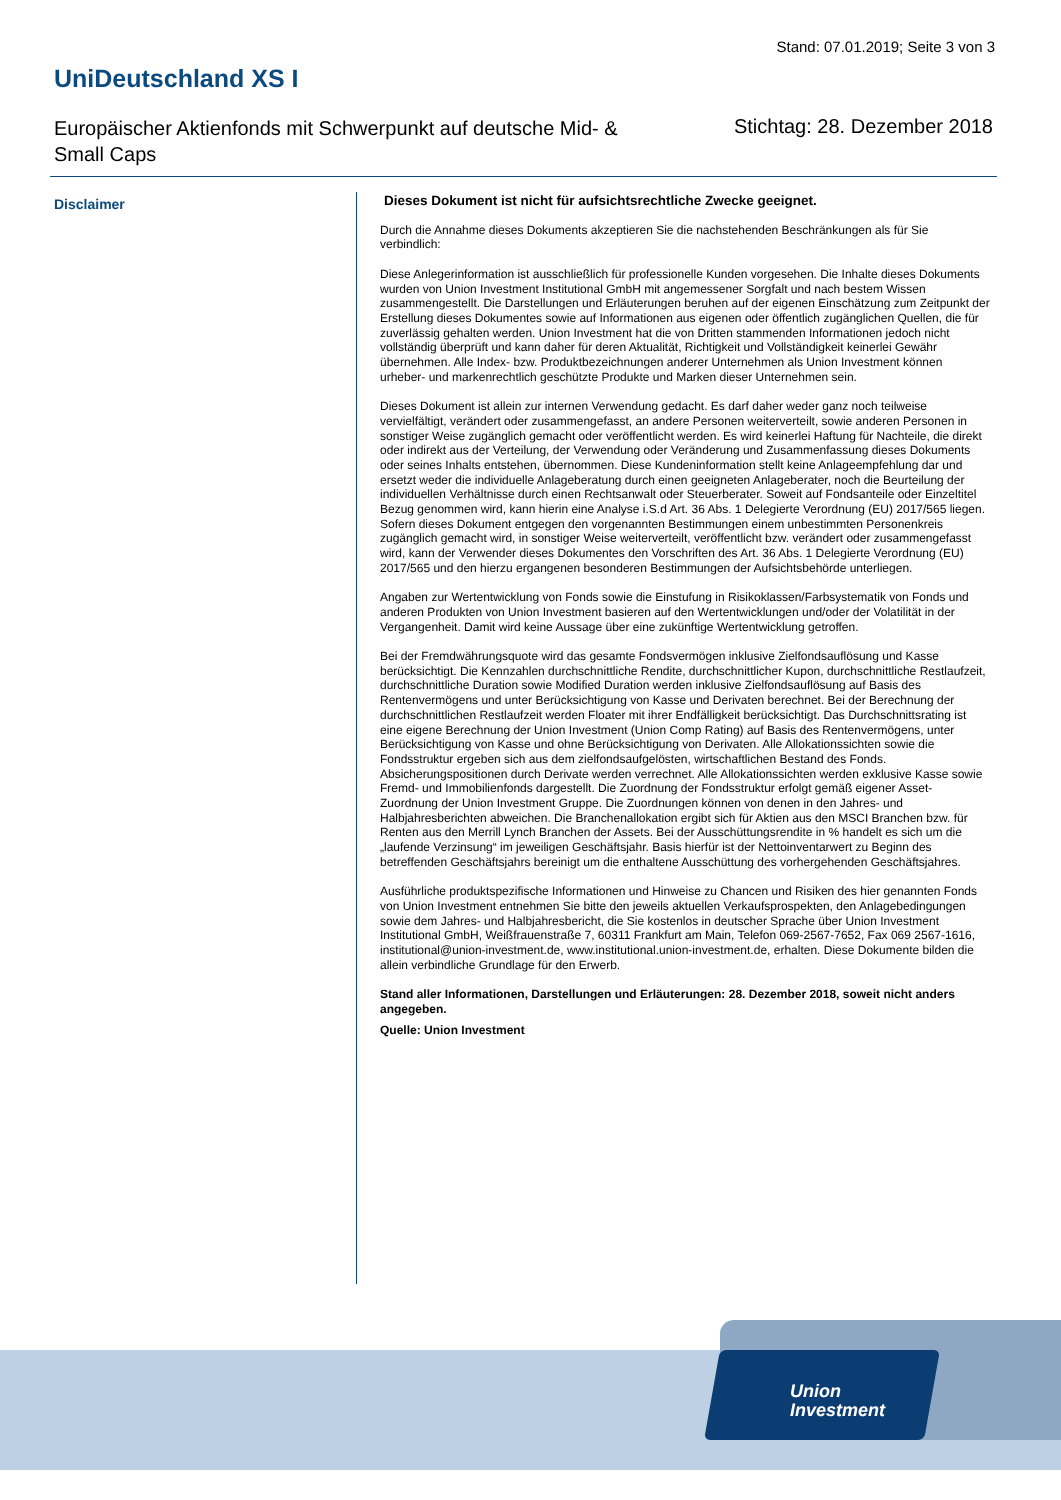Stand: 07.01.2019; Seite 3 von 3
UniDeutschland XS I
Europäischer Aktienfonds mit Schwerpunkt auf deutsche Mid- & Small Caps
Stichtag: 28. Dezember 2018
Disclaimer
Dieses Dokument ist nicht für aufsichtsrechtliche Zwecke geeignet.
Durch die Annahme dieses Dokuments akzeptieren Sie die nachstehenden Beschränkungen als für Sie verbindlich:
Diese Anlegerinformation ist ausschließlich für professionelle Kunden vorgesehen. Die Inhalte dieses Dokuments wurden von Union Investment Institutional GmbH mit angemessener Sorgfalt und nach bestem Wissen zusammengestellt. Die Darstellungen und Erläuterungen beruhen auf der eigenen Einschätzung zum Zeitpunkt der Erstellung dieses Dokumentes sowie auf Informationen aus eigenen oder öffentlich zugänglichen Quellen, die für zuverlässig gehalten werden. Union Investment hat die von Dritten stammenden Informationen jedoch nicht vollständig überprüft und kann daher für deren Aktualität, Richtigkeit und Vollständigkeit keinerlei Gewähr übernehmen. Alle Index- bzw. Produktbezeichnungen anderer Unternehmen als Union Investment können urheber- und markenrechtlich geschützte Produkte und Marken dieser Unternehmen sein.
Dieses Dokument ist allein zur internen Verwendung gedacht. Es darf daher weder ganz noch teilweise vervielfältigt, verändert oder zusammengefasst, an andere Personen weiterverteilt, sowie anderen Personen in sonstiger Weise zugänglich gemacht oder veröffentlicht werden. Es wird keinerlei Haftung für Nachteile, die direkt oder indirekt aus der Verteilung, der Verwendung oder Veränderung und Zusammenfassung dieses Dokuments oder seines Inhalts entstehen, übernommen. Diese Kundeninformation stellt keine Anlageempfehlung dar und ersetzt weder die individuelle Anlageberatung durch einen geeigneten Anlageberater, noch die Beurteilung der individuellen Verhältnisse durch einen Rechtsanwalt oder Steuerberater. Soweit auf Fondsanteile oder Einzeltitel Bezug genommen wird, kann hierin eine Analyse i.S.d Art. 36 Abs. 1 Delegierte Verordnung (EU) 2017/565 liegen. Sofern dieses Dokument entgegen den vorgenannten Bestimmungen einem unbestimmten Personenkreis zugänglich gemacht wird, in sonstiger Weise weiterverteilt, veröffentlicht bzw. verändert oder zusammengefasst wird, kann der Verwender dieses Dokumentes den Vorschriften des Art. 36 Abs. 1 Delegierte Verordnung (EU) 2017/565 und den hierzu ergangenen besonderen Bestimmungen der Aufsichtsbehörde unterliegen.
Angaben zur Wertentwicklung von Fonds sowie die Einstufung in Risikoklassen/Farbsystematik von Fonds und anderen Produkten von Union Investment basieren auf den Wertentwicklungen und/oder der Volatilität in der Vergangenheit. Damit wird keine Aussage über eine zukünftige Wertentwicklung getroffen.
Bei der Fremdwährungsquote wird das gesamte Fondsvermögen inklusive Zielfondsauflösung und Kasse berücksichtigt. Die Kennzahlen durchschnittliche Rendite, durchschnittlicher Kupon, durchschnittliche Restlaufzeit, durchschnittliche Duration sowie Modified Duration werden inklusive Zielfondsauflösung auf Basis des Rentenvermögens und unter Berücksichtigung von Kasse und Derivaten berechnet. Bei der Berechnung der durchschnittlichen Restlaufzeit werden Floater mit ihrer Endfälligkeit berücksichtigt. Das Durchschnittsrating ist eine eigene Berechnung der Union Investment (Union Comp Rating) auf Basis des Rentenvermögens, unter Berücksichtigung von Kasse und ohne Berücksichtigung von Derivaten. Alle Allokationssichten sowie die Fondsstruktur ergeben sich aus dem zielfondsaufgelösten, wirtschaftlichen Bestand des Fonds. Absicherungspositionen durch Derivate werden verrechnet. Alle Allokationssichten werden exklusive Kasse sowie Fremd- und Immobilienfonds dargestellt. Die Zuordnung der Fondsstruktur erfolgt gemäß eigener Asset-Zuordnung der Union Investment Gruppe. Die Zuordnungen können von denen in den Jahres- und Halbjahresberichten abweichen. Die Branchenallokation ergibt sich für Aktien aus den MSCI Branchen bzw. für Renten aus den Merrill Lynch Branchen der Assets. Bei der Ausschüttungsrendite in % handelt es sich um die „laufende Verzinsung“ im jeweiligen Geschäftsjahr. Basis hierfür ist der Nettoinventarwert zu Beginn des betreffenden Geschäftsjahrs bereinigt um die enthaltene Ausschüttung des vorhergehenden Geschäftsjahres.
Ausführliche produktspezifische Informationen und Hinweise zu Chancen und Risiken des hier genannten Fonds von Union Investment entnehmen Sie bitte den jeweils aktuellen Verkaufsprospekten, den Anlagebedingungen sowie dem Jahres- und Halbjahresbericht, die Sie kostenlos in deutscher Sprache über Union Investment Institutional GmbH, Weißfrauenstraße 7, 60311 Frankfurt am Main, Telefon 069-2567-7652, Fax 069 2567-1616, institutional@union-investment.de, www.institutional.union-investment.de, erhalten. Diese Dokumente bilden die allein verbindliche Grundlage für den Erwerb.
Stand aller Informationen, Darstellungen und Erläuterungen: 28. Dezember 2018, soweit nicht anders angegeben.
Quelle: Union Investment
Union
Investment